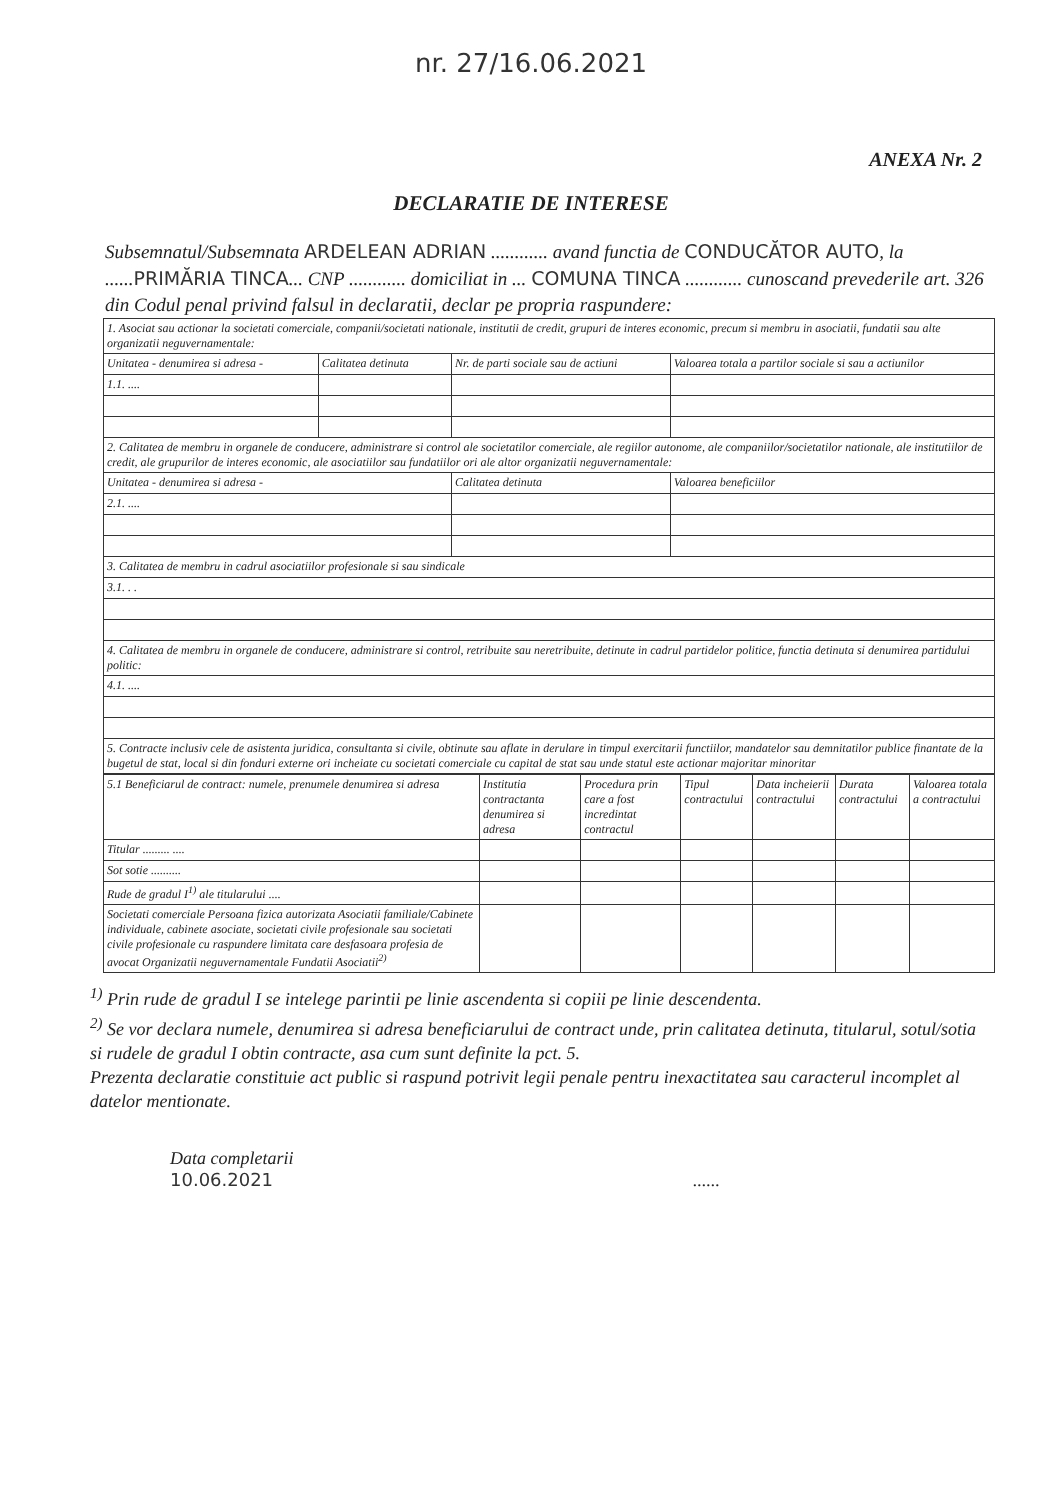nr. 27/16.06.2021
ANEXA Nr. 2
DECLARATIE DE INTERESE
Subsemnatul/Subsemnata ARDELEAN ADRIAN ............ avand functia de CONDUCĂTOR AUTO, la ......PRIMĂRIA TINCA... CNP ............ domiciliat in ... COMUNA TINCA ............ cunoscand prevederile art. 326 din Codul penal privind falsul in declaratii, declar pe propria raspundere:
| 1. Asociat sau actionar la societati comerciale, companii/societati nationale, institutii de credit, grupuri de interes economic, precum si membru in asociatii, fundatii sau alte organizatii neguvernamentale: | | | | |
| Unitatea - denumirea si adresa - | Calitatea detinuta | Nr. de parti sociale sau de actiuni | Valoarea totala a partilor sociale si sau a actiunilor | |
| 1.1. .... | | | | |
| 2. Calitatea de membru in organele de conducere, administrare si control ale societatilor comerciale, ale regiilor autonome, ale companiilor/societatilor nationale, ale institutiilor de credit, ale grupurilor de interes economic, ale asociatiilor sau fundatiilor ori ale altor organizatii neguvernamentale: | | | | |
| Unitatea - denumirea si adresa - | | Calitatea detinuta | | Valoarea beneficiilor |
| 2.1. .... | | | | |
| 3. Calitatea de membru in cadrul asociatiilor profesionale si sau sindicale | | | | |
| 3.1. . . | | | | |
| 4. Calitatea de membru in organele de conducere, administrare si control, retribuite sau neretribuite, detinute in cadrul partidelor politice, functia detinuta si denumirea partidului politic: | | | | |
| 4.1. .... | | | | |
| 5. Contracte inclusiv cele de asistenta juridica, consultanta si civile, obtinute sau aflate in derulare in timpul exercitarii functiilor, mandatelor sau demnitatilor publice finantate de la bugetul de stat, local si din fonduri externe ori incheiate cu societati comerciale cu capital de stat sau unde statul este actionar majoritar minoritar | | | | |
| 5.1 Beneficiarul de contract: numele, prenumele denumirea si adresa | Institutia contractanta denumirea si adresa | Procedura prin care a fost incredintat contractul | Tipul contractului | Data incheierii contractului | Durata contractului | Valoarea totala a contractului |
| --- | --- | --- | --- | --- | --- | --- |
| Titular ......... .... | | | | | | |
| Sot sotie .......... | | | | | | |
| Rude de gradul I<sup>1)</sup> ale titularului .... | | | | | | |
| Societati comerciale Persoana fizica autorizata Asociatii familiale/Cabinete individuale, cabinete asociate, societati civile profesionale sau societati civile profesionale cu raspundere limitata care desfasoara profesia de avocat Organizatii neguvernamentale Fundatii Asociatii<sup>2)</sup> | | | | | | |
<sup>1)</sup> Prin rude de gradul I se intelege parintii pe linie ascendenta si copiii pe linie descendenta.
<sup>2)</sup> Se vor declara numele, denumirea si adresa beneficiarului de contract unde, prin calitatea detinuta, titularul, sotul/sotia si rudele de gradul I obtin contracte, asa cum sunt definite la pct. 5.
Prezenta declaratie constituie act public si raspund potrivit legii penale pentru inexactitatea sau caracterul incomplet al datelor mentionate.
Data completarii
10.06.2021......